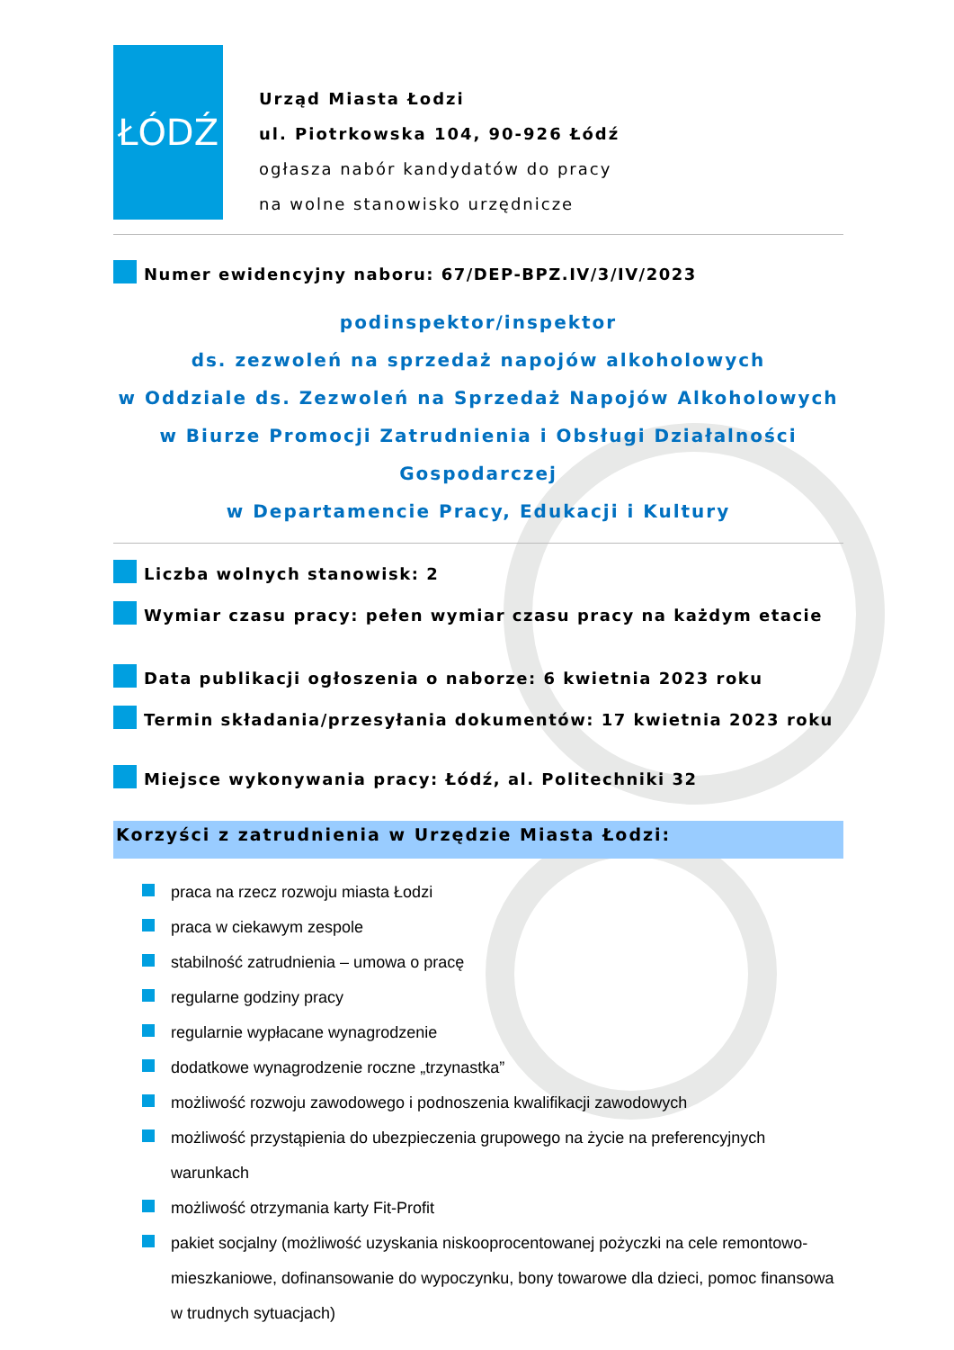ŁÓDŹ
Urząd Miasta Łodzi
ul. Piotrkowska 104, 90-926 Łódź
ogłasza nabór kandydatów do pracy
na wolne stanowisko urzędnicze
Numer ewidencyjny naboru: 67/DEP-BPZ.IV/3/IV/2023
podinspektor/inspektor
ds. zezwoleń na sprzedaż napojów alkoholowych
w Oddziale ds. Zezwoleń na Sprzedaż Napojów Alkoholowych
w Biurze Promocji Zatrudnienia i Obsługi Działalności Gospodarczej
w Departamencie Pracy, Edukacji i Kultury
Liczba wolnych stanowisk: 2
Wymiar czasu pracy: pełen wymiar czasu pracy na każdym etacie
Data publikacji ogłoszenia o naborze: 6 kwietnia 2023 roku
Termin składania/przesyłania dokumentów: 17 kwietnia 2023 roku
Miejsce wykonywania pracy: Łódź, al. Politechniki 32
Korzyści z zatrudnienia w Urzędzie Miasta Łodzi:
praca na rzecz rozwoju miasta Łodzi
praca w ciekawym zespole
stabilność zatrudnienia – umowa o pracę
regularne godziny pracy
regularnie wypłacane wynagrodzenie
dodatkowe wynagrodzenie roczne „trzynastka”
możliwość rozwoju zawodowego i podnoszenia kwalifikacji zawodowych
możliwość przystąpienia do ubezpieczenia grupowego na życie na preferencyjnych warunkach
możliwość otrzymania karty Fit-Profit
pakiet socjalny (możliwość uzyskania niskooprocentowanej pożyczki na cele remontowo-mieszkaniowe, dofinansowanie do wypoczynku, bony towarowe dla dzieci, pomoc finansowa w trudnych sytuacjach)